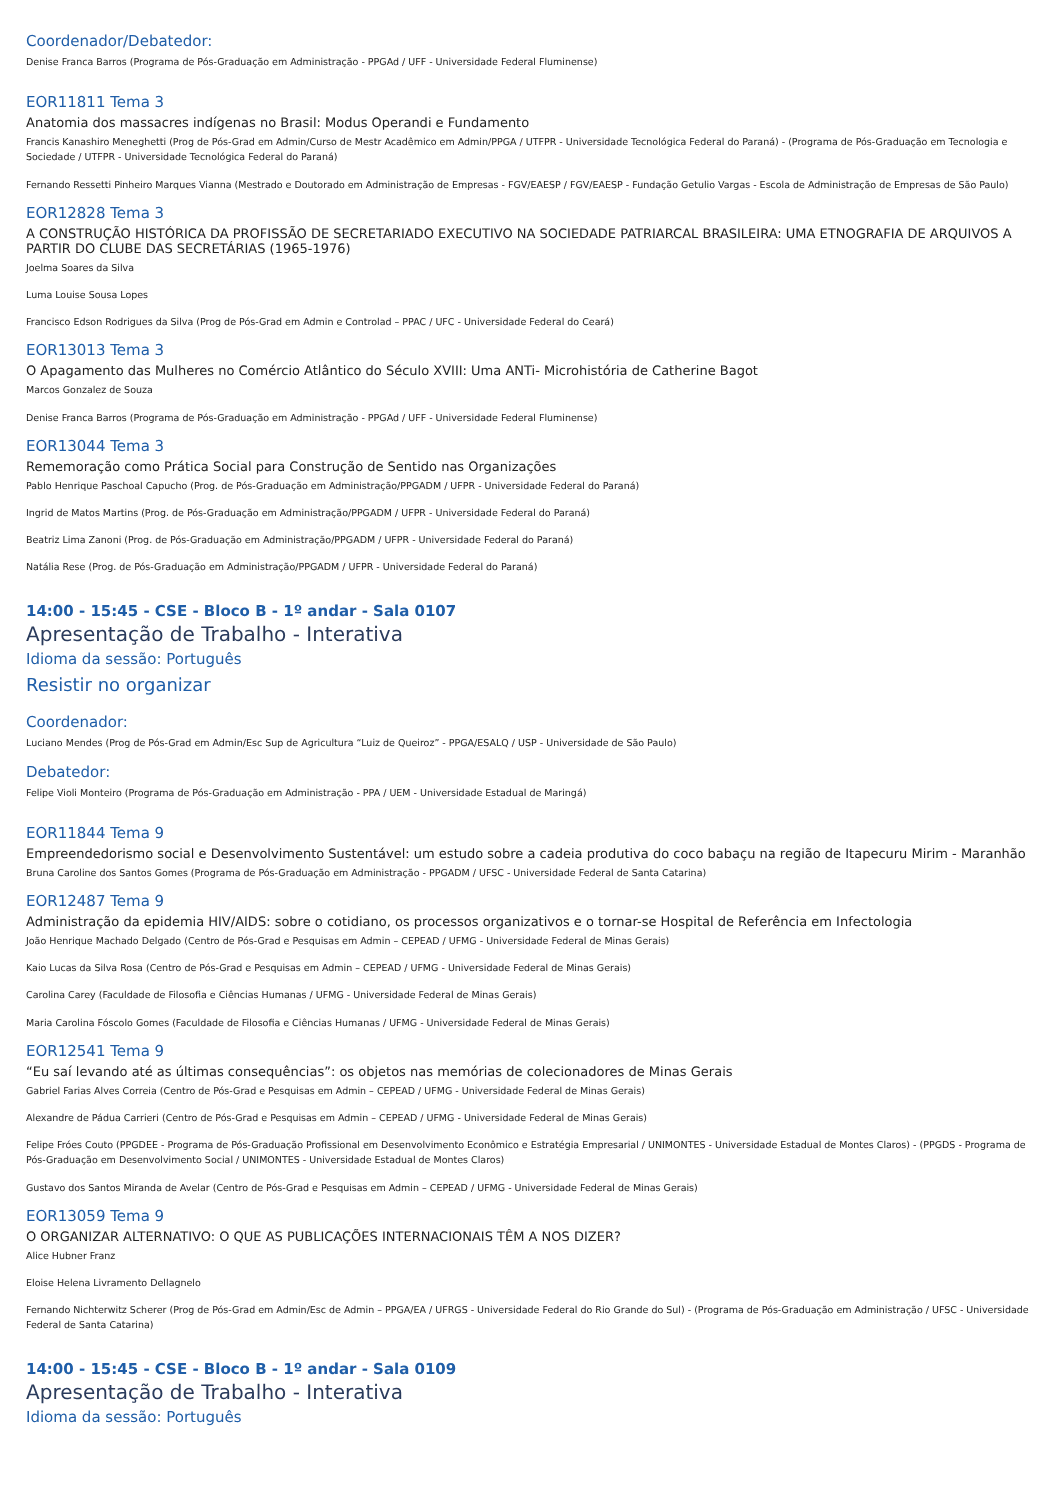Coordenador/Debatedor:
Denise Franca Barros (Programa de Pós-Graduação em Administração - PPGAd / UFF - Universidade Federal Fluminense)
EOR11811 Tema 3
Anatomia dos massacres indígenas no Brasil: Modus Operandi e Fundamento
Francis Kanashiro Meneghetti (Prog de Pós-Grad em Admin/Curso de Mestr Acadêmico em Admin/PPGA / UTFPR - Universidade Tecnológica Federal do Paraná) - (Programa de Pós-Graduação em Tecnologia e Sociedade / UTFPR - Universidade Tecnológica Federal do Paraná)
Fernando Ressetti Pinheiro Marques Vianna (Mestrado e Doutorado em Administração de Empresas - FGV/EAESP / FGV/EAESP - Fundação Getulio Vargas - Escola de Administração de Empresas de São Paulo)
EOR12828 Tema 3
A CONSTRUÇÃO HISTÓRICA DA PROFISSÃO DE SECRETARIADO EXECUTIVO NA SOCIEDADE PATRIARCAL BRASILEIRA: UMA ETNOGRAFIA DE ARQUIVOS A PARTIR DO CLUBE DAS SECRETÁRIAS (1965-1976)
Joelma Soares da Silva
Luma Louise Sousa Lopes
Francisco Edson Rodrigues da Silva (Prog de Pós-Grad em Admin e Controlad – PPAC / UFC - Universidade Federal do Ceará)
EOR13013 Tema 3
O Apagamento das Mulheres no Comércio Atlântico do Século XVIII: Uma ANTi- Microhistória de Catherine Bagot
Marcos Gonzalez de Souza
Denise Franca Barros (Programa de Pós-Graduação em Administração - PPGAd / UFF - Universidade Federal Fluminense)
EOR13044 Tema 3
Rememoração como Prática Social para Construção de Sentido nas Organizações
Pablo Henrique Paschoal Capucho (Prog. de Pós-Graduação em Administração/PPGADM / UFPR - Universidade Federal do Paraná)
Ingrid de Matos Martins (Prog. de Pós-Graduação em Administração/PPGADM / UFPR - Universidade Federal do Paraná)
Beatriz Lima Zanoni (Prog. de Pós-Graduação em Administração/PPGADM / UFPR - Universidade Federal do Paraná)
Natália Rese (Prog. de Pós-Graduação em Administração/PPGADM / UFPR - Universidade Federal do Paraná)
14:00 - 15:45 - CSE - Bloco B - 1º andar - Sala 0107
Apresentação de Trabalho - Interativa
Idioma da sessão: Português
Resistir no organizar
Coordenador:
Luciano Mendes (Prog de Pós-Grad em Admin/Esc Sup de Agricultura “Luiz de Queiroz” - PPGA/ESALQ / USP - Universidade de São Paulo)
Debatedor:
Felipe Violi Monteiro (Programa de Pós-Graduação em Administração - PPA / UEM - Universidade Estadual de Maringá)
EOR11844 Tema 9
Empreendedorismo social e Desenvolvimento Sustentável: um estudo sobre a cadeia produtiva do coco babaçu na região de Itapecuru Mirim - Maranhão
Bruna Caroline dos Santos Gomes (Programa de Pós-Graduação em Administração - PPGADM / UFSC - Universidade Federal de Santa Catarina)
EOR12487 Tema 9
Administração da epidemia HIV/AIDS: sobre o cotidiano, os processos organizativos e o tornar-se Hospital de Referência em Infectologia
João Henrique Machado Delgado (Centro de Pós-Grad e Pesquisas em Admin – CEPEAD / UFMG - Universidade Federal de Minas Gerais)
Kaio Lucas da Silva Rosa (Centro de Pós-Grad e Pesquisas em Admin – CEPEAD / UFMG - Universidade Federal de Minas Gerais)
Carolina Carey (Faculdade de Filosofia e Ciências Humanas / UFMG - Universidade Federal de Minas Gerais)
Maria Carolina Fóscolo Gomes (Faculdade de Filosofia e Ciências Humanas / UFMG - Universidade Federal de Minas Gerais)
EOR12541 Tema 9
“Eu saí levando até as últimas consequências”: os objetos nas memórias de colecionadores de Minas Gerais
Gabriel Farias Alves Correia (Centro de Pós-Grad e Pesquisas em Admin – CEPEAD / UFMG - Universidade Federal de Minas Gerais)
Alexandre de Pádua Carrieri (Centro de Pós-Grad e Pesquisas em Admin – CEPEAD / UFMG - Universidade Federal de Minas Gerais)
Felipe Fróes Couto (PPGDEE - Programa de Pós-Graduação Profissional em Desenvolvimento Econômico e Estratégia Empresarial / UNIMONTES - Universidade Estadual de Montes Claros) - (PPGDS - Programa de Pós-Graduação em Desenvolvimento Social / UNIMONTES - Universidade Estadual de Montes Claros)
Gustavo dos Santos Miranda de Avelar (Centro de Pós-Grad e Pesquisas em Admin – CEPEAD / UFMG - Universidade Federal de Minas Gerais)
EOR13059 Tema 9
O ORGANIZAR ALTERNATIVO: O QUE AS PUBLICAÇÕES INTERNACIONAIS TÊM A NOS DIZER?
Alice Hubner Franz
Eloise Helena Livramento Dellagnelo
Fernando Nichterwitz Scherer (Prog de Pós-Grad em Admin/Esc de Admin – PPGA/EA / UFRGS - Universidade Federal do Rio Grande do Sul) - (Programa de Pós-Graduação em Administração / UFSC - Universidade Federal de Santa Catarina)
14:00 - 15:45 - CSE - Bloco B - 1º andar - Sala 0109
Apresentação de Trabalho - Interativa
Idioma da sessão: Português